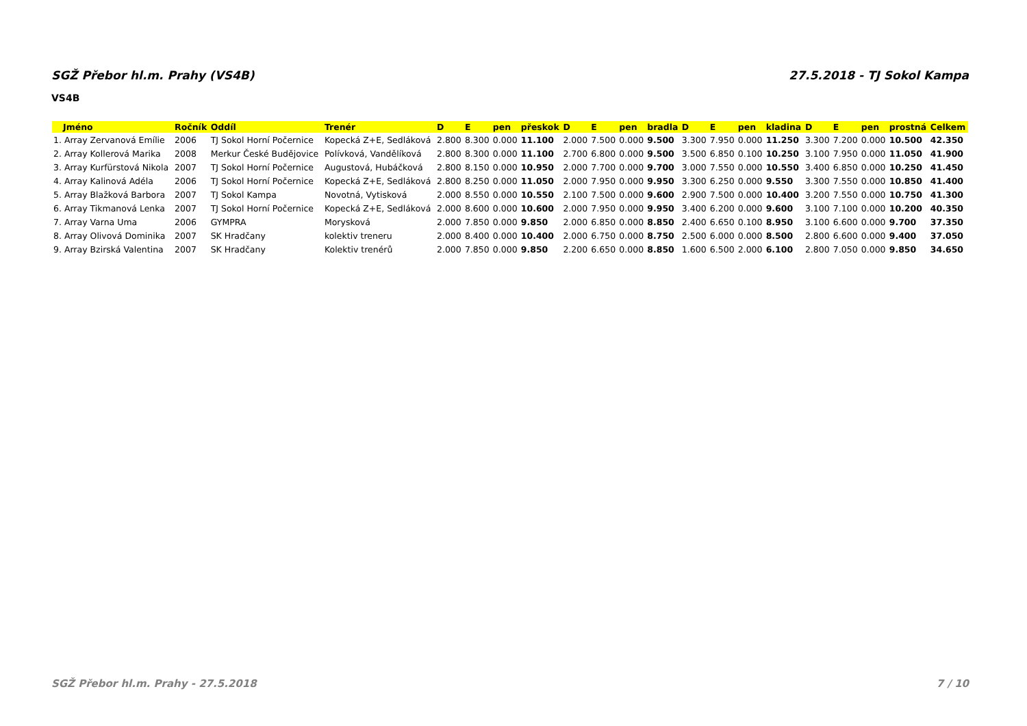SGŽ Přebor hl.m. Prahy (VS4B) 27.5.2018 - TJ Sokol Kampa
VS4B
| Jméno | Ročník | Oddíl | Trenér | D | E | pen | přeskok | D | E | pen | bradla | D | E | pen | kladina | D | E | pen | prostná | Celkem |
| --- | --- | --- | --- | --- | --- | --- | --- | --- | --- | --- | --- | --- | --- | --- | --- | --- | --- | --- | --- | --- |
| 1. Array Zervanová Emílie | 2006 | TJ Sokol Horní Počernice | Kopecká Z+E, Sedláková | 2.800 | 8.300 | 0.000 | 11.100 | 2.000 | 7.500 | 0.000 | 9.500 | 3.300 | 7.950 | 0.000 | 11.250 | 3.300 | 7.200 | 0.000 | 10.500 | 42.350 |
| 2. Array Kollerová Marika | 2008 | Merkur České Budějovice | Polívková, Vandělíková | 2.800 | 8.300 | 0.000 | 11.100 | 2.700 | 6.800 | 0.000 | 9.500 | 3.500 | 6.850 | 0.100 | 10.250 | 3.100 | 7.950 | 0.000 | 11.050 | 41.900 |
| 3. Array Kurfürstová Nikola | 2007 | TJ Sokol Horní Počernice | Augustová, Hubáčková | 2.800 | 8.150 | 0.000 | 10.950 | 2.000 | 7.700 | 0.000 | 9.700 | 3.000 | 7.550 | 0.000 | 10.550 | 3.400 | 6.850 | 0.000 | 10.250 | 41.450 |
| 4. Array Kalinová Adéla | 2006 | TJ Sokol Horní Počernice | Kopecká Z+E, Sedláková | 2.800 | 8.250 | 0.000 | 11.050 | 2.000 | 7.950 | 0.000 | 9.950 | 3.300 | 6.250 | 0.000 | 9.550 | 3.300 | 7.550 | 0.000 | 10.850 | 41.400 |
| 5. Array Blažková Barbora | 2007 | TJ Sokol Kampa | Novotná, Vytisková | 2.000 | 8.550 | 0.000 | 10.550 | 2.100 | 7.500 | 0.000 | 9.600 | 2.900 | 7.500 | 0.000 | 10.400 | 3.200 | 7.550 | 0.000 | 10.750 | 41.300 |
| 6. Array Tikmanová Lenka | 2007 | TJ Sokol Horní Počernice | Kopecká Z+E, Sedláková | 2.000 | 8.600 | 0.000 | 10.600 | 2.000 | 7.950 | 0.000 | 9.950 | 3.400 | 6.200 | 0.000 | 9.600 | 3.100 | 7.100 | 0.000 | 10.200 | 40.350 |
| 7. Array Varna Uma | 2006 | GYMPRA | Morysková | 2.000 | 7.850 | 0.000 | 9.850 | 2.000 | 6.850 | 0.000 | 8.850 | 2.400 | 6.650 | 0.100 | 8.950 | 3.100 | 6.600 | 0.000 | 9.700 | 37.350 |
| 8. Array Olivová Dominika | 2007 | SK Hradčany | kolektiv treneru | 2.000 | 8.400 | 0.000 | 10.400 | 2.000 | 6.750 | 0.000 | 8.750 | 2.500 | 6.000 | 0.000 | 8.500 | 2.800 | 6.600 | 0.000 | 9.400 | 37.050 |
| 9. Array Bzirská Valentina | 2007 | SK Hradčany | Kolektiv trenérů | 2.000 | 7.850 | 0.000 | 9.850 | 2.200 | 6.650 | 0.000 | 8.850 | 1.600 | 6.500 | 2.000 | 6.100 | 2.800 | 7.050 | 0.000 | 9.850 | 34.650 |
SGŽ Přebor hl.m. Prahy - 27.5.2018 7 / 10